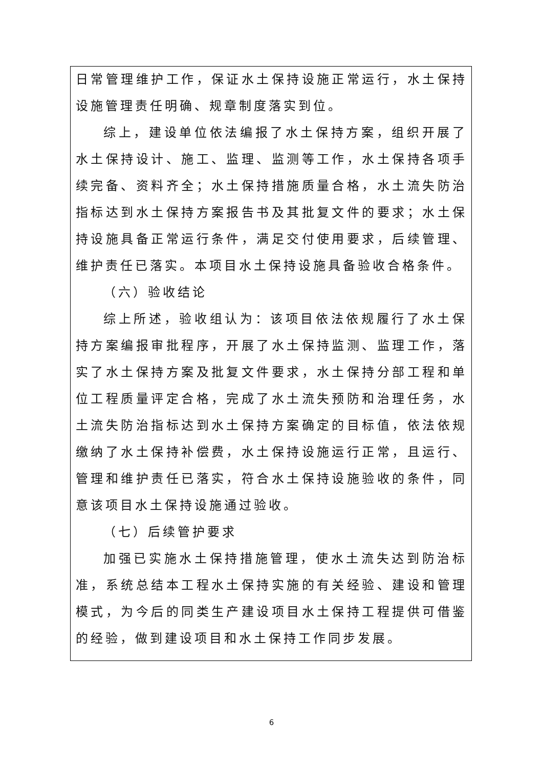日常管理维护工作，保证水土保持设施正常运行，水土保持设施管理责任明确、规章制度落实到位。
综上，建设单位依法编报了水土保持方案，组织开展了水土保持设计、施工、监理、监测等工作，水土保持各项手续完备、资料齐全；水土保持措施质量合格，水土流失防治指标达到水土保持方案报告书及其批复文件的要求；水土保持设施具备正常运行条件，满足交付使用要求，后续管理、维护责任已落实。本项目水土保持设施具备验收合格条件。
（六）验收结论
综上所述，验收组认为：该项目依法依规履行了水土保持方案编报审批程序，开展了水土保持监测、监理工作，落实了水土保持方案及批复文件要求，水土保持分部工程和单位工程质量评定合格，完成了水土流失预防和治理任务，水土流失防治指标达到水土保持方案确定的目标值，依法依规缴纳了水土保持补偿费，水土保持设施运行正常，且运行、管理和维护责任已落实，符合水土保持设施验收的条件，同意该项目水土保持设施通过验收。
（七）后续管护要求
加强已实施水土保持措施管理，使水土流失达到防治标准，系统总结本工程水土保持实施的有关经验、建设和管理模式，为今后的同类生产建设项目水土保持工程提供可借鉴的经验，做到建设项目和水土保持工作同步发展。
6